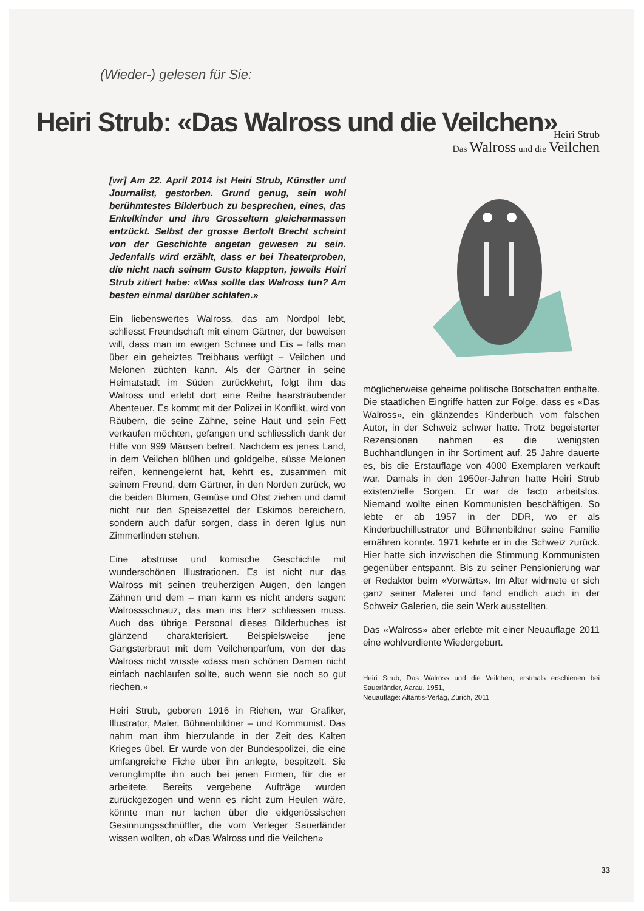(Wieder-) gelesen für Sie:
Heiri Strub: «Das Walross und die Veilchen»
[wr] Am 22. April 2014 ist Heiri Strub, Künstler und Journalist, gestorben. Grund genug, sein wohl berühmtestes Bilderbuch zu besprechen, eines, das Enkelkinder und ihre Grosseltern gleichermassen entzückt. Selbst der grosse Bertolt Brecht scheint von der Geschichte angetan gewesen zu sein. Jedenfalls wird erzählt, dass er bei Theaterproben, die nicht nach seinem Gusto klappten, jeweils Heiri Strub zitiert habe: «Was sollte das Walross tun? Am besten einmal darüber schlafen.»
Ein liebenswertes Walross, das am Nordpol lebt, schliesst Freundschaft mit einem Gärtner, der beweisen will, dass man im ewigen Schnee und Eis – falls man über ein geheiztes Treibhaus verfügt – Veilchen und Melonen züchten kann. Als der Gärtner in seine Heimatstadt im Süden zurückkehrt, folgt ihm das Walross und erlebt dort eine Reihe haarsträubender Abenteuer. Es kommt mit der Polizei in Konflikt, wird von Räubern, die seine Zähne, seine Haut und sein Fett verkaufen möchten, gefangen und schliesslich dank der Hilfe von 999 Mäusen befreit. Nachdem es jenes Land, in dem Veilchen blühen und goldgelbe, süsse Melonen reifen, kennengelernt hat, kehrt es, zusammen mit seinem Freund, dem Gärtner, in den Norden zurück, wo die beiden Blumen, Gemüse und Obst ziehen und damit nicht nur den Speisezettel der Eskimos bereichern, sondern auch dafür sorgen, dass in deren Iglus nun Zimmerlinden stehen.
Eine abstruse und komische Geschichte mit wunderschönen Illustrationen. Es ist nicht nur das Walross mit seinen treuherzigen Augen, den langen Zähnen und dem – man kann es nicht anders sagen: Walrossschnauz, das man ins Herz schliessen muss. Auch das übrige Personal dieses Bilderbuches ist glänzend charakterisiert. Beispielsweise jene Gangsterbraut mit dem Veilchenparfum, von der das Walross nicht wusste «dass man schönen Damen nicht einfach nachlaufen sollte, auch wenn sie noch so gut riechen.»
Heiri Strub, geboren 1916 in Riehen, war Grafiker, Illustrator, Maler, Bühnenbildner – und Kommunist. Das nahm man ihm hierzulande in der Zeit des Kalten Krieges übel. Er wurde von der Bundespolizei, die eine umfangreiche Fiche über ihn anlegte, bespitzelt. Sie verunglimpfte ihn auch bei jenen Firmen, für die er arbeitete. Bereits vergebene Aufträge wurden zurückgezogen und wenn es nicht zum Heulen wäre, könnte man nur lachen über die eidgenössischen Gesinnungsschnüffler, die vom Verleger Sauerländer wissen wollten, ob «Das Walross und die Veilchen»
Heiri Strub
Das Walross und die Veilchen
möglicherweise geheime politische Botschaften enthalte. Die staatlichen Eingriffe hatten zur Folge, dass es «Das Walross», ein glänzendes Kinderbuch vom falschen Autor, in der Schweiz schwer hatte. Trotz begeisterter Rezensionen nahmen es die wenigsten Buchhandlungen in ihr Sortiment auf. 25 Jahre dauerte es, bis die Erstauflage von 4000 Exemplaren verkauft war. Damals in den 1950er-Jahren hatte Heiri Strub existenzielle Sorgen. Er war de facto arbeitslos. Niemand wollte einen Kommunisten beschäftigen. So lebte er ab 1957 in der DDR, wo er als Kinderbuchillustrator und Bühnenbildner seine Familie ernähren konnte. 1971 kehrte er in die Schweiz zurück. Hier hatte sich inzwischen die Stimmung Kommunisten gegenüber entspannt. Bis zu seiner Pensionierung war er Redaktor beim «Vorwärts». Im Alter widmete er sich ganz seiner Malerei und fand endlich auch in der Schweiz Galerien, die sein Werk ausstellten.
Das «Walross» aber erlebte mit einer Neuauflage 2011 eine wohlverdiente Wiedergeburt.
Heiri Strub, Das Walross und die Veilchen, erstmals erschienen bei Sauerländer, Aarau, 1951,
Neuauflage: Altantis-Verlag, Zürich, 2011
33